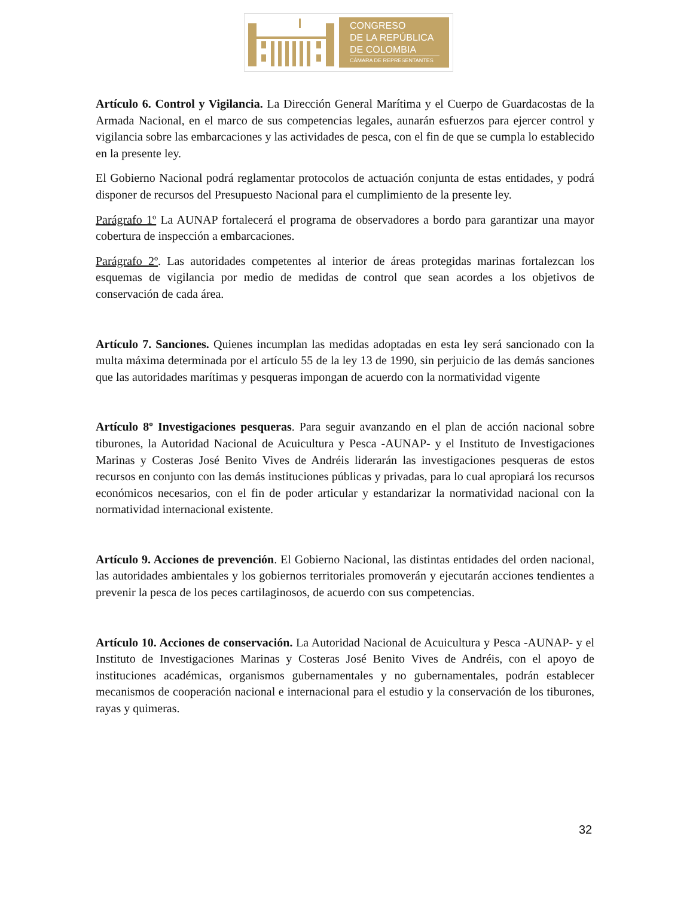CONGRESO
DE LA REPÚBLICA
DE COLOMBIA
CÁMARA DE REPRESENTANTES
Artículo 6. Control y Vigilancia. La Dirección General Marítima y el Cuerpo de Guardacostas de la Armada Nacional, en el marco de sus competencias legales, aunarán esfuerzos para ejercer control y vigilancia sobre las embarcaciones y las actividades de pesca, con el fin de que se cumpla lo establecido en la presente ley.
El Gobierno Nacional podrá reglamentar protocolos de actuación conjunta de estas entidades, y podrá disponer de recursos del Presupuesto Nacional para el cumplimiento de la presente ley.
Parágrafo 1º La AUNAP fortalecerá el programa de observadores a bordo para garantizar una mayor cobertura de inspección a embarcaciones.
Parágrafo 2º. Las autoridades competentes al interior de áreas protegidas marinas fortalezcan los esquemas de vigilancia por medio de medidas de control que sean acordes a los objetivos de conservación de cada área.
Artículo 7. Sanciones. Quienes incumplan las medidas adoptadas en esta ley será sancionado con la multa máxima determinada por el artículo 55 de la ley 13 de 1990, sin perjuicio de las demás sanciones que las autoridades marítimas y pesqueras impongan de acuerdo con la normatividad vigente
Artículo 8º Investigaciones pesqueras. Para seguir avanzando en el plan de acción nacional sobre tiburones, la Autoridad Nacional de Acuicultura y Pesca -AUNAP- y el Instituto de Investigaciones Marinas y Costeras José Benito Vives de Andréis liderarán las investigaciones pesqueras de estos recursos en conjunto con las demás instituciones públicas y privadas, para lo cual apropiará los recursos económicos necesarios, con el fin de poder articular y estandarizar la normatividad nacional con la normatividad internacional existente.
Artículo 9. Acciones de prevención. El Gobierno Nacional, las distintas entidades del orden nacional, las autoridades ambientales y los gobiernos territoriales promoverán y ejecutarán acciones tendientes a prevenir la pesca de los peces cartilaginosos, de acuerdo con sus competencias.
Artículo 10. Acciones de conservación. La Autoridad Nacional de Acuicultura y Pesca -AUNAP- y el Instituto de Investigaciones Marinas y Costeras José Benito Vives de Andréis, con el apoyo de instituciones académicas, organismos gubernamentales y no gubernamentales, podrán establecer mecanismos de cooperación nacional e internacional para el estudio y la conservación de los tiburones, rayas y quimeras.
32